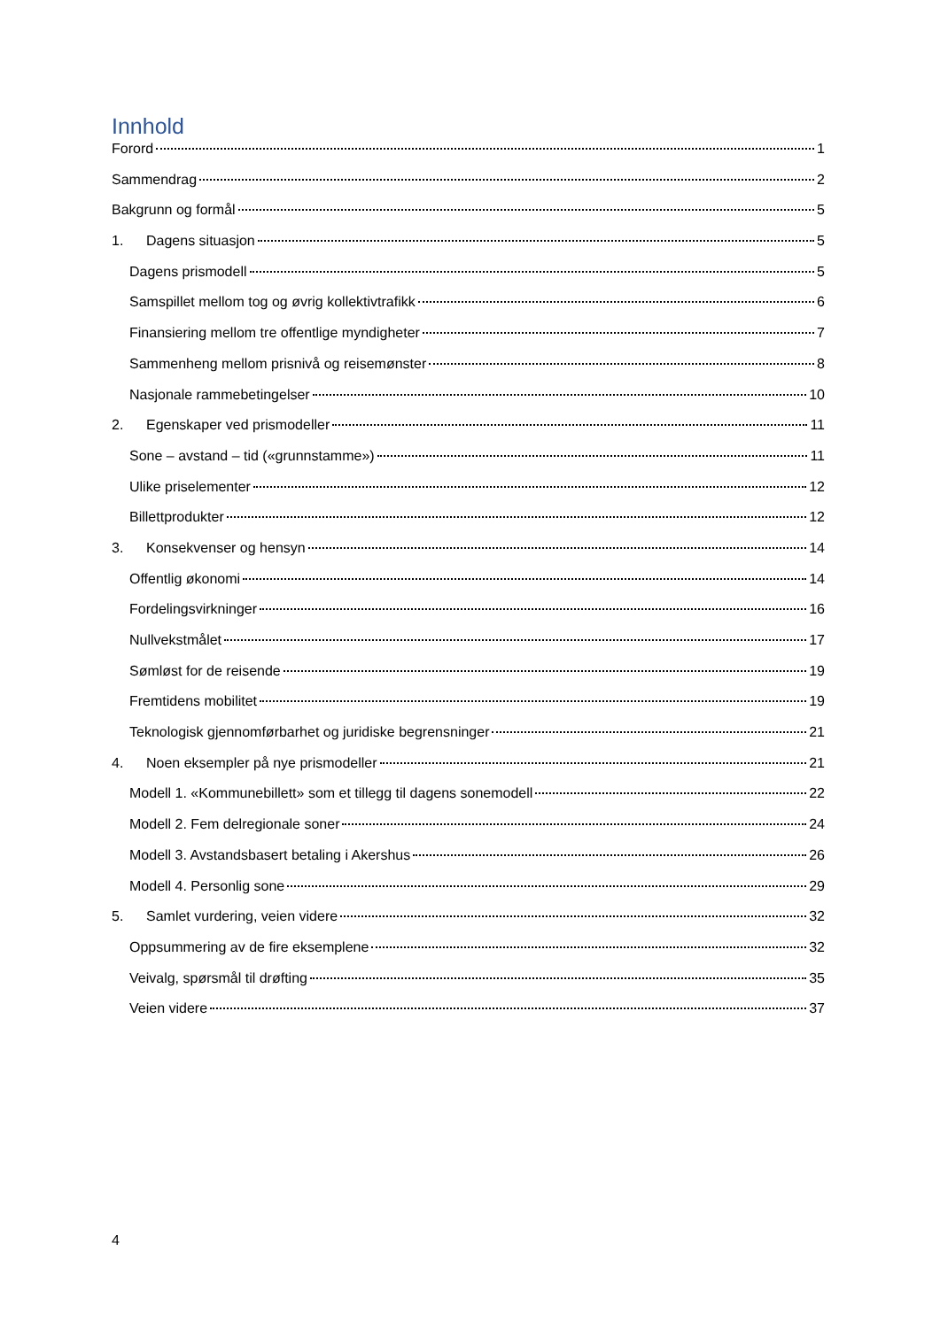Innhold
Forord 1
Sammendrag 2
Bakgrunn og formål 5
1. Dagens situasjon 5
Dagens prismodell 5
Samspillet mellom tog og øvrig kollektivtrafikk 6
Finansiering mellom tre offentlige myndigheter 7
Sammenheng mellom prisnivå og reisemønster 8
Nasjonale rammebetingelser 10
2. Egenskaper ved prismodeller 11
Sone – avstand – tid («grunnstamme») 11
Ulike priselementer 12
Billettprodukter 12
3. Konsekvenser og hensyn 14
Offentlig økonomi 14
Fordelingsvirkninger 16
Nullvekstmålet 17
Sømløst for de reisende 19
Fremtidens mobilitet 19
Teknologisk gjennomførbarhet og juridiske begrensninger 21
4. Noen eksempler på nye prismodeller 21
Modell 1. «Kommunebillett» som et tillegg til dagens sonemodell 22
Modell 2. Fem delregionale soner 24
Modell 3. Avstandsbasert betaling i Akershus 26
Modell 4. Personlig sone 29
5. Samlet vurdering, veien videre 32
Oppsummering av de fire eksemplene 32
Veivalg, spørsmål til drøfting 35
Veien videre 37
4